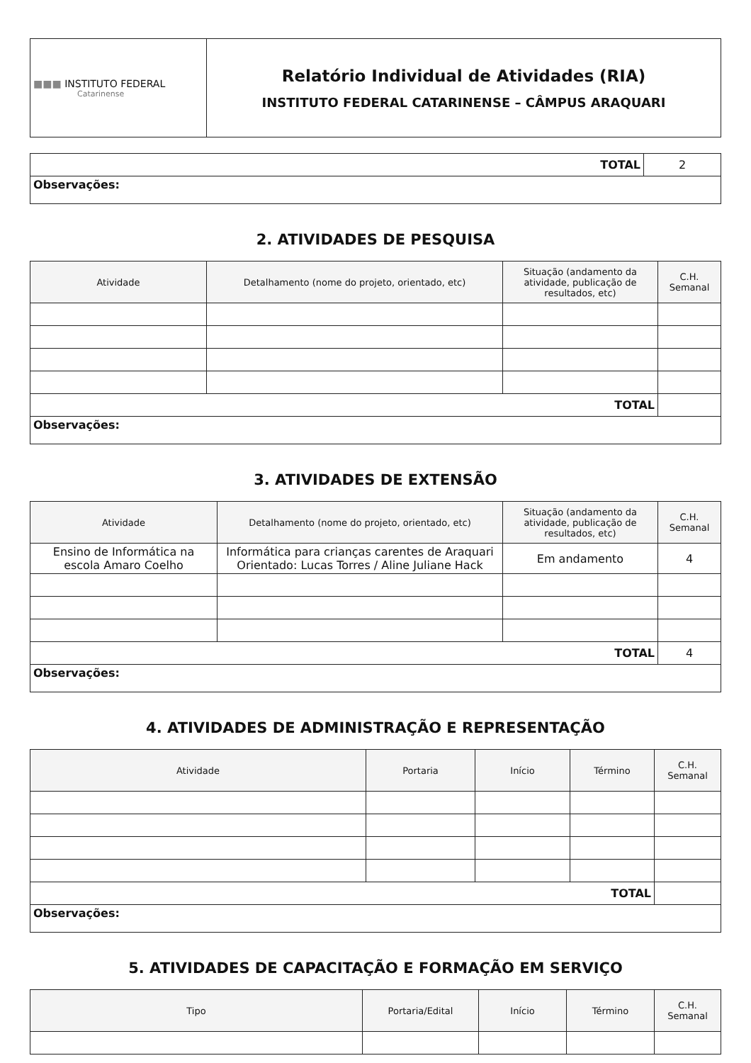| ■■■ INSTITUTO FEDERAL Catarinense | Relatório Individual de Atividades (RIA) INSTITUTO FEDERAL CATARINENSE – CÂMPUS ARAQUARI |
| TOTAL | 2 |
| Observações: | |
2. ATIVIDADES DE PESQUISA
| Atividade | Detalhamento (nome do projeto, orientado, etc) | Situação (andamento da atividade, publicação de resultados, etc) | C.H. Semanal |
| --- | --- | --- | --- |
| TOTAL | | | |
| Observações: | | | |
3. ATIVIDADES DE EXTENSÃO
| Atividade | Detalhamento (nome do projeto, orientado, etc) | Situação (andamento da atividade, publicação de resultados, etc) | C.H. Semanal |
| --- | --- | --- | --- |
| Ensino de Informática na escola Amaro Coelho | Informática para crianças carentes de Araquari Orientado: Lucas Torres / Aline Juliane Hack | Em andamento | 4 |
| TOTAL | | | 4 |
| Observações: | | | |
4. ATIVIDADES DE ADMINISTRAÇÃO E REPRESENTAÇÃO
| Atividade | Portaria | Início | Término | C.H. Semanal |
| --- | --- | --- | --- | --- |
| TOTAL | | | | |
| Observações: | | | | |
5. ATIVIDADES DE CAPACITAÇÃO E FORMAÇÃO EM SERVIÇO
| Tipo | Portaria/Edital | Início | Término | C.H. Semanal |
| --- | --- | --- | --- | --- |